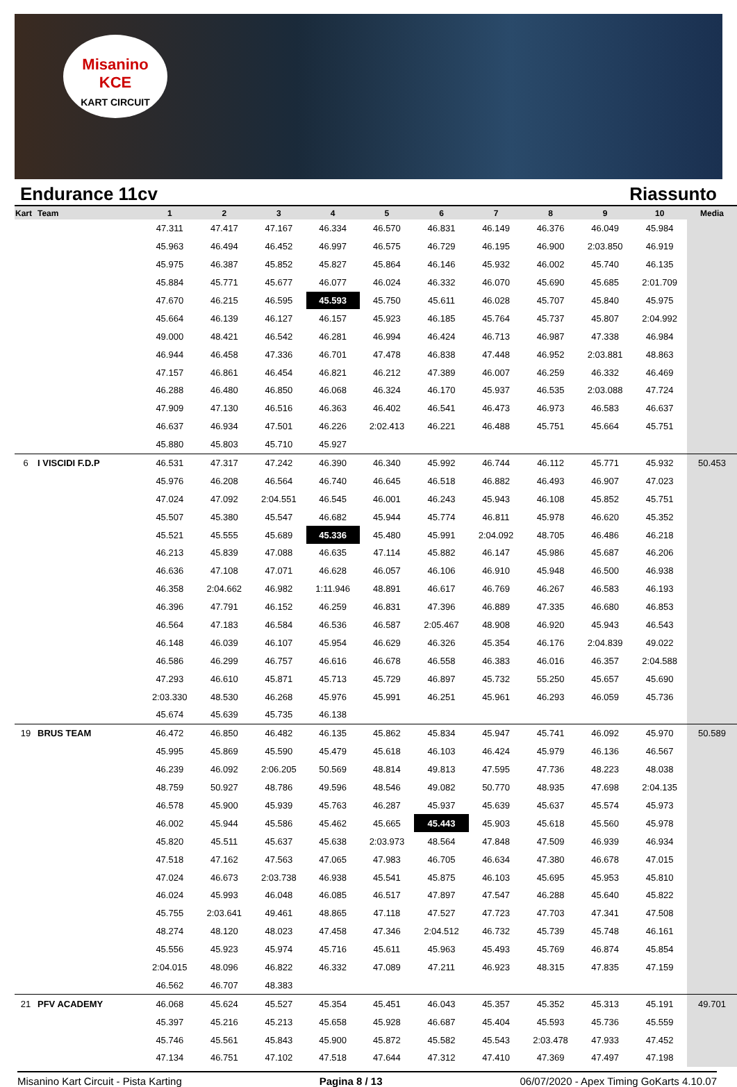Misanino
KCE
KART CIRCUIT
Endurance 11cv Riassunto
| Kart | Team | 1 | 2 | 3 | 4 | 5 | 6 | 7 | 8 | 9 | 10 | Media |
| --- | --- | --- | --- | --- | --- | --- | --- | --- | --- | --- | --- | --- |
| | | 47.311 | 47.417 | 47.167 | 46.334 | 46.570 | 46.831 | 46.149 | 46.376 | 46.049 | 45.984 | |
| | | 45.963 | 46.494 | 46.452 | 46.997 | 46.575 | 46.729 | 46.195 | 46.900 | 2:03.850 | 46.919 | |
| | | 45.975 | 46.387 | 45.852 | 45.827 | 45.864 | 46.146 | 45.932 | 46.002 | 45.740 | 46.135 | |
| | | 45.884 | 45.771 | 45.677 | 46.077 | 46.024 | 46.332 | 46.070 | 45.690 | 45.685 | 2:01.709 | |
| | | 47.670 | 46.215 | 46.595 | 45.593 | 45.750 | 45.611 | 46.028 | 45.707 | 45.840 | 45.975 | |
| | | 45.664 | 46.139 | 46.127 | 46.157 | 45.923 | 46.185 | 45.764 | 45.737 | 45.807 | 2:04.992 | |
| | | 49.000 | 48.421 | 46.542 | 46.281 | 46.994 | 46.424 | 46.713 | 46.987 | 47.338 | 46.984 | |
| | | 46.944 | 46.458 | 47.336 | 46.701 | 47.478 | 46.838 | 47.448 | 46.952 | 2:03.881 | 48.863 | |
| | | 47.157 | 46.861 | 46.454 | 46.821 | 46.212 | 47.389 | 46.007 | 46.259 | 46.332 | 46.469 | |
| | | 46.288 | 46.480 | 46.850 | 46.068 | 46.324 | 46.170 | 45.937 | 46.535 | 2:03.088 | 47.724 | |
| | | 47.909 | 47.130 | 46.516 | 46.363 | 46.402 | 46.541 | 46.473 | 46.973 | 46.583 | 46.637 | |
| | | 46.637 | 46.934 | 47.501 | 46.226 | 2:02.413 | 46.221 | 46.488 | 45.751 | 45.664 | 45.751 | |
| | | 45.880 | 45.803 | 45.710 | 45.927 | | | | | | | |
| 6 | I VISCIDI F.D.P | 46.531 | 47.317 | 47.242 | 46.390 | 46.340 | 45.992 | 46.744 | 46.112 | 45.771 | 45.932 | 50.453 |
| | | 45.976 | 46.208 | 46.564 | 46.740 | 46.645 | 46.518 | 46.882 | 46.493 | 46.907 | 47.023 | |
| | | 47.024 | 47.092 | 2:04.551 | 46.545 | 46.001 | 46.243 | 45.943 | 46.108 | 45.852 | 45.751 | |
| | | 45.507 | 45.380 | 45.547 | 46.682 | 45.944 | 45.774 | 46.811 | 45.978 | 46.620 | 45.352 | |
| | | 45.521 | 45.555 | 45.689 | 45.336 | 45.480 | 45.991 | 2:04.092 | 48.705 | 46.486 | 46.218 | |
| | | 46.213 | 45.839 | 47.088 | 46.635 | 47.114 | 45.882 | 46.147 | 45.986 | 45.687 | 46.206 | |
| | | 46.636 | 47.108 | 47.071 | 46.628 | 46.057 | 46.106 | 46.910 | 45.948 | 46.500 | 46.938 | |
| | | 46.358 | 2:04.662 | 46.982 | 1:11.946 | 48.891 | 46.617 | 46.769 | 46.267 | 46.583 | 46.193 | |
| | | 46.396 | 47.791 | 46.152 | 46.259 | 46.831 | 47.396 | 46.889 | 47.335 | 46.680 | 46.853 | |
| | | 46.564 | 47.183 | 46.584 | 46.536 | 46.587 | 2:05.467 | 48.908 | 46.920 | 45.943 | 46.543 | |
| | | 46.148 | 46.039 | 46.107 | 45.954 | 46.629 | 46.326 | 45.354 | 46.176 | 2:04.839 | 49.022 | |
| | | 46.586 | 46.299 | 46.757 | 46.616 | 46.678 | 46.558 | 46.383 | 46.016 | 46.357 | 2:04.588 | |
| | | 47.293 | 46.610 | 45.871 | 45.713 | 45.729 | 46.897 | 45.732 | 55.250 | 45.657 | 45.690 | |
| | | 2:03.330 | 48.530 | 46.268 | 45.976 | 45.991 | 46.251 | 45.961 | 46.293 | 46.059 | 45.736 | |
| | | 45.674 | 45.639 | 45.735 | 46.138 | | | | | | | |
| 19 | BRUS TEAM | 46.472 | 46.850 | 46.482 | 46.135 | 45.862 | 45.834 | 45.947 | 45.741 | 46.092 | 45.970 | 50.589 |
| | | 45.995 | 45.869 | 45.590 | 45.479 | 45.618 | 46.103 | 46.424 | 45.979 | 46.136 | 46.567 | |
| | | 46.239 | 46.092 | 2:06.205 | 50.569 | 48.814 | 49.813 | 47.595 | 47.736 | 48.223 | 48.038 | |
| | | 48.759 | 50.927 | 48.786 | 49.596 | 48.546 | 49.082 | 50.770 | 48.935 | 47.698 | 2:04.135 | |
| | | 46.578 | 45.900 | 45.939 | 45.763 | 46.287 | 45.937 | 45.639 | 45.637 | 45.574 | 45.973 | |
| | | 46.002 | 45.944 | 45.586 | 45.462 | 45.665 | 45.443 | 45.903 | 45.618 | 45.560 | 45.978 | |
| | | 45.820 | 45.511 | 45.637 | 45.638 | 2:03.973 | 48.564 | 47.848 | 47.509 | 46.939 | 46.934 | |
| | | 47.518 | 47.162 | 47.563 | 47.065 | 47.983 | 46.705 | 46.634 | 47.380 | 46.678 | 47.015 | |
| | | 47.024 | 46.673 | 2:03.738 | 46.938 | 45.541 | 45.875 | 46.103 | 45.695 | 45.953 | 45.810 | |
| | | 46.024 | 45.993 | 46.048 | 46.085 | 46.517 | 47.897 | 47.547 | 46.288 | 45.640 | 45.822 | |
| | | 45.755 | 2:03.641 | 49.461 | 48.865 | 47.118 | 47.527 | 47.723 | 47.703 | 47.341 | 47.508 | |
| | | 48.274 | 48.120 | 48.023 | 47.458 | 47.346 | 2:04.512 | 46.732 | 45.739 | 45.748 | 46.161 | |
| | | 45.556 | 45.923 | 45.974 | 45.716 | 45.611 | 45.963 | 45.493 | 45.769 | 46.874 | 45.854 | |
| | | 2:04.015 | 48.096 | 46.822 | 46.332 | 47.089 | 47.211 | 46.923 | 48.315 | 47.835 | 47.159 | |
| | | 46.562 | 46.707 | 48.383 | | | | | | | | |
| 21 | PFV ACADEMY | 46.068 | 45.624 | 45.527 | 45.354 | 45.451 | 46.043 | 45.357 | 45.352 | 45.313 | 45.191 | 49.701 |
| | | 45.397 | 45.216 | 45.213 | 45.658 | 45.928 | 46.687 | 45.404 | 45.593 | 45.736 | 45.559 | |
| | | 45.746 | 45.561 | 45.843 | 45.900 | 45.872 | 45.582 | 45.543 | 2:03.478 | 47.933 | 47.452 | |
| | | 47.134 | 46.751 | 47.102 | 47.518 | 47.644 | 47.312 | 47.410 | 47.369 | 47.497 | 47.198 | |
Misanino Kart Circuit - Pista Karting Pagina 8 / 13 06/07/2020 - Apex Timing GoKarts 4.10.07